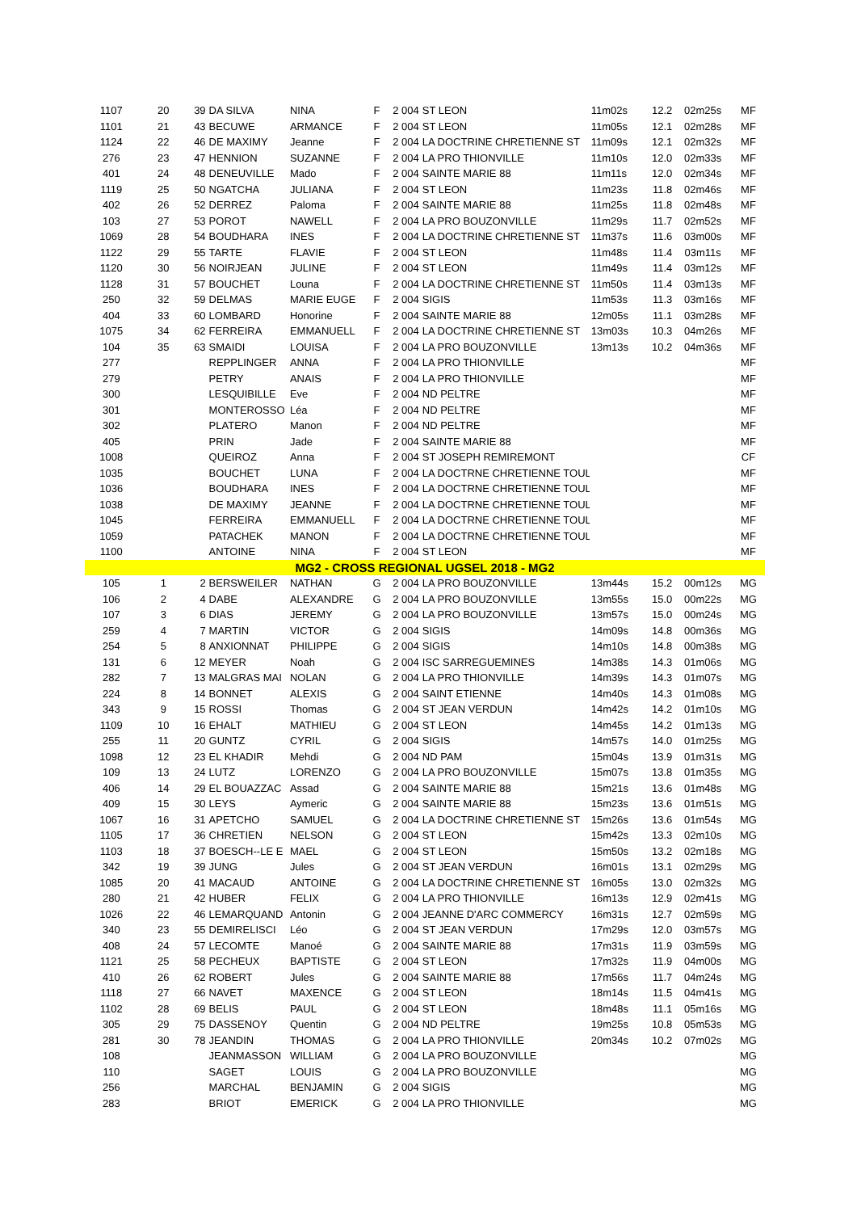| 1107 | 20 | 39 | DA SILVA | NINA | F | 2 004 | ST LEON | 11m02s | 12.2 | 02m25s | MF |
| 1101 | 21 | 43 | BECUWE | ARMANCE | F | 2 004 | ST LEON | 11m05s | 12.1 | 02m28s | MF |
| 1124 | 22 | 46 | DE MAXIMY | Jeanne | F | 2 004 | LA DOCTRINE CHRETIENNE ST | 11m09s | 12.1 | 02m32s | MF |
| 276 | 23 | 47 | HENNION | SUZANNE | F | 2 004 | LA PRO THIONVILLE | 11m10s | 12.0 | 02m33s | MF |
| 401 | 24 | 48 | DENEUVILLE | Mado | F | 2 004 | SAINTE MARIE 88 | 11m11s | 12.0 | 02m34s | MF |
| 1119 | 25 | 50 | NGATCHA | JULIANA | F | 2 004 | ST LEON | 11m23s | 11.8 | 02m46s | MF |
| 402 | 26 | 52 | DERREZ | Paloma | F | 2 004 | SAINTE MARIE 88 | 11m25s | 11.8 | 02m48s | MF |
| 103 | 27 | 53 | POROT | NAWELL | F | 2 004 | LA PRO BOUZONVILLE | 11m29s | 11.7 | 02m52s | MF |
| 1069 | 28 | 54 | BOUDHARA | INES | F | 2 004 | LA DOCTRINE CHRETIENNE ST | 11m37s | 11.6 | 03m00s | MF |
| 1122 | 29 | 55 | TARTE | FLAVIE | F | 2 004 | ST LEON | 11m48s | 11.4 | 03m11s | MF |
| 1120 | 30 | 56 | NOIRJEAN | JULINE | F | 2 004 | ST LEON | 11m49s | 11.4 | 03m12s | MF |
| 1128 | 31 | 57 | BOUCHET | Louna | F | 2 004 | LA DOCTRINE CHRETIENNE ST | 11m50s | 11.4 | 03m13s | MF |
| 250 | 32 | 59 | DELMAS | MARIE EUGE | F | 2 004 | SIGIS | 11m53s | 11.3 | 03m16s | MF |
| 404 | 33 | 60 | LOMBARD | Honorine | F | 2 004 | SAINTE MARIE 88 | 12m05s | 11.1 | 03m28s | MF |
| 1075 | 34 | 62 | FERREIRA | EMMANUELL | F | 2 004 | LA DOCTRINE CHRETIENNE ST | 13m03s | 10.3 | 04m26s | MF |
| 104 | 35 | 63 | SMAIDI | LOUISA | F | 2 004 | LA PRO BOUZONVILLE | 13m13s | 10.2 | 04m36s | MF |
| 277 | | | REPPLINGER | ANNA | F | 2 004 | LA PRO THIONVILLE | | | | MF |
| 279 | | | PETRY | ANAIS | F | 2 004 | LA PRO THIONVILLE | | | | MF |
| 300 | | | LESQUIBILLE | Eve | F | 2 004 | ND PELTRE | | | | MF |
| 301 | | | MONTEROSSO | Léa | F | 2 004 | ND PELTRE | | | | MF |
| 302 | | | PLATERO | Manon | F | 2 004 | ND PELTRE | | | | MF |
| 405 | | | PRIN | Jade | F | 2 004 | SAINTE MARIE 88 | | | | MF |
| 1008 | | | QUEIROZ | Anna | F | 2 004 | ST JOSEPH REMIREMONT | | | | CF |
| 1035 | | | BOUCHET | LUNA | F | 2 004 | LA DOCTRNE CHRETIENNE TOUL | | | | MF |
| 1036 | | | BOUDHARA | INES | F | 2 004 | LA DOCTRNE CHRETIENNE TOUL | | | | MF |
| 1038 | | | DE MAXIMY | JEANNE | F | 2 004 | LA DOCTRNE CHRETIENNE TOUL | | | | MF |
| 1045 | | | FERREIRA | EMMANUELL | F | 2 004 | LA DOCTRNE CHRETIENNE TOUL | | | | MF |
| 1059 | | | PATACHEK | MANON | F | 2 004 | LA DOCTRNE CHRETIENNE TOUL | | | | MF |
| 1100 | | | ANTOINE | NINA | F | 2 004 | ST LEON | | | | MF |
| MG2 - CROSS REGIONAL UGSEL 2018 - MG2 | | | | | | | | | | | |
| 105 | 1 | 2 | BERSWEILER | NATHAN | G | 2 004 | LA PRO BOUZONVILLE | 13m44s | 15.2 | 00m12s | MG |
| 106 | 2 | 4 | DABE | ALEXANDRE | G | 2 004 | LA PRO BOUZONVILLE | 13m55s | 15.0 | 00m22s | MG |
| 107 | 3 | 6 | DIAS | JEREMY | G | 2 004 | LA PRO BOUZONVILLE | 13m57s | 15.0 | 00m24s | MG |
| 259 | 4 | 7 | MARTIN | VICTOR | G | 2 004 | SIGIS | 14m09s | 14.8 | 00m36s | MG |
| 254 | 5 | 8 | ANXIONNAT | PHILIPPE | G | 2 004 | SIGIS | 14m10s | 14.8 | 00m38s | MG |
| 131 | 6 | 12 | MEYER | Noah | G | 2 004 | ISC SARREGUEMINES | 14m38s | 14.3 | 01m06s | MG |
| 282 | 7 | 13 | MALGRAS MAI | NOLAN | G | 2 004 | LA PRO THIONVILLE | 14m39s | 14.3 | 01m07s | MG |
| 224 | 8 | 14 | BONNET | ALEXIS | G | 2 004 | SAINT ETIENNE | 14m40s | 14.3 | 01m08s | MG |
| 343 | 9 | 15 | ROSSI | Thomas | G | 2 004 | ST JEAN VERDUN | 14m42s | 14.2 | 01m10s | MG |
| 1109 | 10 | 16 | EHALT | MATHIEU | G | 2 004 | ST LEON | 14m45s | 14.2 | 01m13s | MG |
| 255 | 11 | 20 | GUNTZ | CYRIL | G | 2 004 | SIGIS | 14m57s | 14.0 | 01m25s | MG |
| 1098 | 12 | 23 | EL KHADIR | Mehdi | G | 2 004 | ND PAM | 15m04s | 13.9 | 01m31s | MG |
| 109 | 13 | 24 | LUTZ | LORENZO | G | 2 004 | LA PRO BOUZONVILLE | 15m07s | 13.8 | 01m35s | MG |
| 406 | 14 | 29 | EL BOUAZZAC | Assad | G | 2 004 | SAINTE MARIE 88 | 15m21s | 13.6 | 01m48s | MG |
| 409 | 15 | 30 | LEYS | Aymeric | G | 2 004 | SAINTE MARIE 88 | 15m23s | 13.6 | 01m51s | MG |
| 1067 | 16 | 31 | APETCHO | SAMUEL | G | 2 004 | LA DOCTRINE CHRETIENNE ST | 15m26s | 13.6 | 01m54s | MG |
| 1105 | 17 | 36 | CHRETIEN | NELSON | G | 2 004 | ST LEON | 15m42s | 13.3 | 02m10s | MG |
| 1103 | 18 | 37 | BOESCH--LE E | MAEL | G | 2 004 | ST LEON | 15m50s | 13.2 | 02m18s | MG |
| 342 | 19 | 39 | JUNG | Jules | G | 2 004 | ST JEAN VERDUN | 16m01s | 13.1 | 02m29s | MG |
| 1085 | 20 | 41 | MACAUD | ANTOINE | G | 2 004 | LA DOCTRINE CHRETIENNE ST | 16m05s | 13.0 | 02m32s | MG |
| 280 | 21 | 42 | HUBER | FELIX | G | 2 004 | LA PRO THIONVILLE | 16m13s | 12.9 | 02m41s | MG |
| 1026 | 22 | 46 | LEMARQUAND | Antonin | G | 2 004 | JEANNE D'ARC COMMERCY | 16m31s | 12.7 | 02m59s | MG |
| 340 | 23 | 55 | DEMIRELISCI | Léo | G | 2 004 | ST JEAN VERDUN | 17m29s | 12.0 | 03m57s | MG |
| 408 | 24 | 57 | LECOMTE | Manoé | G | 2 004 | SAINTE MARIE 88 | 17m31s | 11.9 | 03m59s | MG |
| 1121 | 25 | 58 | PECHEUX | BAPTISTE | G | 2 004 | ST LEON | 17m32s | 11.9 | 04m00s | MG |
| 410 | 26 | 62 | ROBERT | Jules | G | 2 004 | SAINTE MARIE 88 | 17m56s | 11.7 | 04m24s | MG |
| 1118 | 27 | 66 | NAVET | MAXENCE | G | 2 004 | ST LEON | 18m14s | 11.5 | 04m41s | MG |
| 1102 | 28 | 69 | BELIS | PAUL | G | 2 004 | ST LEON | 18m48s | 11.1 | 05m16s | MG |
| 305 | 29 | 75 | DASSENOY | Quentin | G | 2 004 | ND PELTRE | 19m25s | 10.8 | 05m53s | MG |
| 281 | 30 | 78 | JEANDIN | THOMAS | G | 2 004 | LA PRO THIONVILLE | 20m34s | 10.2 | 07m02s | MG |
| 108 | | | JEANMASSON | WILLIAM | G | 2 004 | LA PRO BOUZONVILLE | | | | MG |
| 110 | | | SAGET | LOUIS | G | 2 004 | LA PRO BOUZONVILLE | | | | MG |
| 256 | | | MARCHAL | BENJAMIN | G | 2 004 | SIGIS | | | | MG |
| 283 | | | BRIOT | EMERICK | G | 2 004 | LA PRO THIONVILLE | | | | MG |